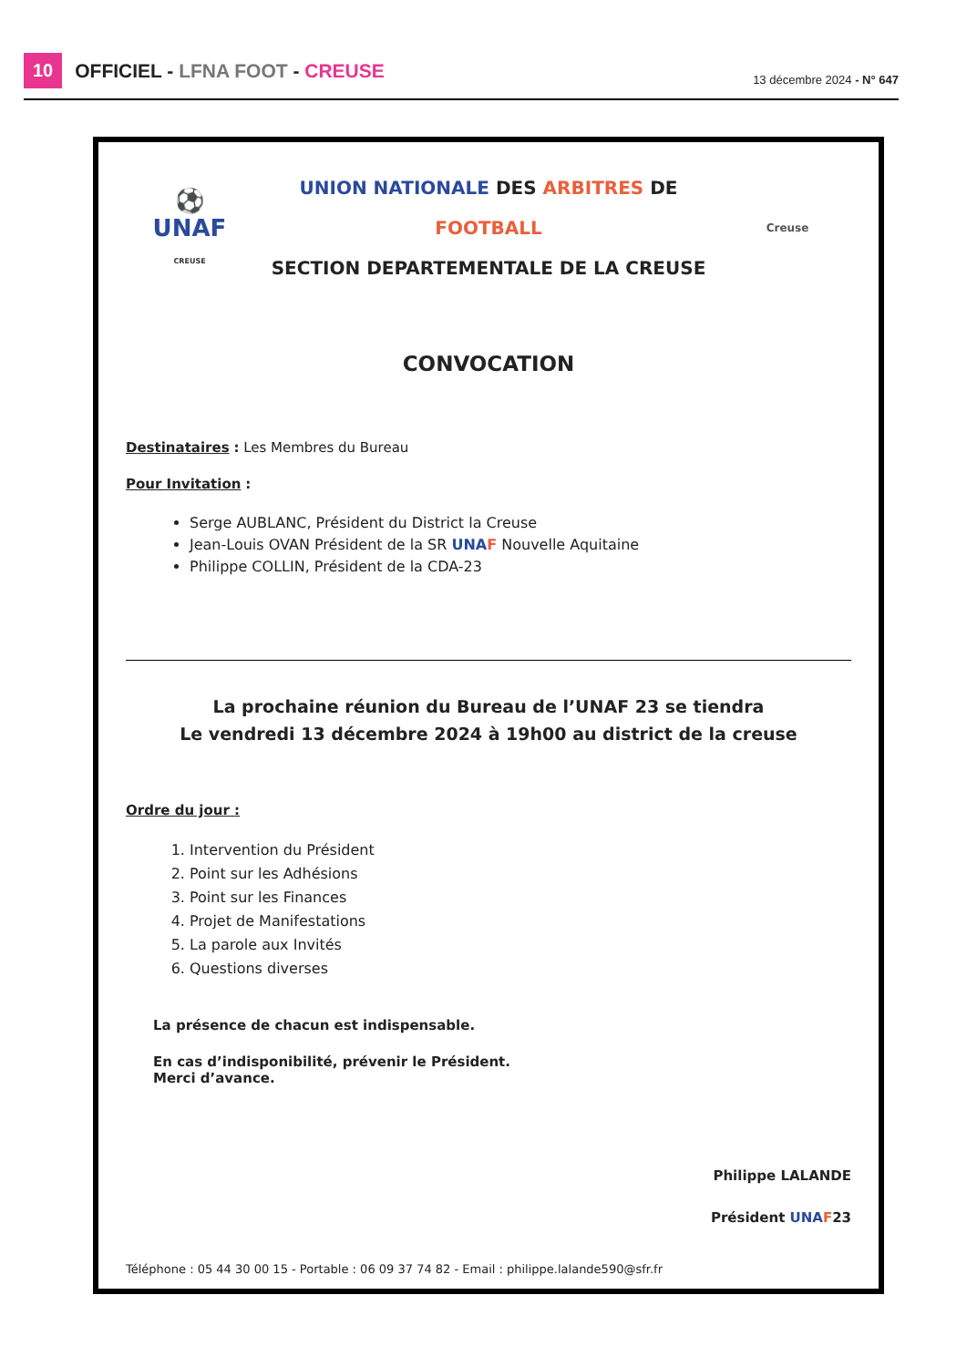10 OFFICIEL - LFNA FOOT - CREUSE
13 décembre 2024 - N° 647
⚽
UNAF
CREUSE
UNION NATIONALE DES ARBITRES DE FOOTBALL
SECTION DEPARTEMENTALE DE LA CREUSE
Creuse
CONVOCATION
Destinataires : Les Membres du Bureau
Pour Invitation :
Serge AUBLANC, Président du District la Creuse
Jean-Louis OVAN Président de la SR UNA F Nouvelle Aquitaine
Philippe COLLIN, Président de la CDA-23
La prochaine réunion du Bureau de l’UNAF 23 se tiendra
Le vendredi 13 décembre 2024 à 19h00 au district de la creuse
Ordre du jour :
1. Intervention du Président
2. Point sur les Adhésions
3. Point sur les Finances
4. Projet de Manifestations
5. La parole aux Invités
6. Questions diverses
La présence de chacun est indispensable.
En cas d’indisponibilité, prévenir le Président.
Merci d’avance.
Philippe LALANDE
Président UNA F23
Téléphone : 05 44 30 00 15 - Portable : 06 09 37 74 82 - Email : philippe.lalande590@sfr.fr